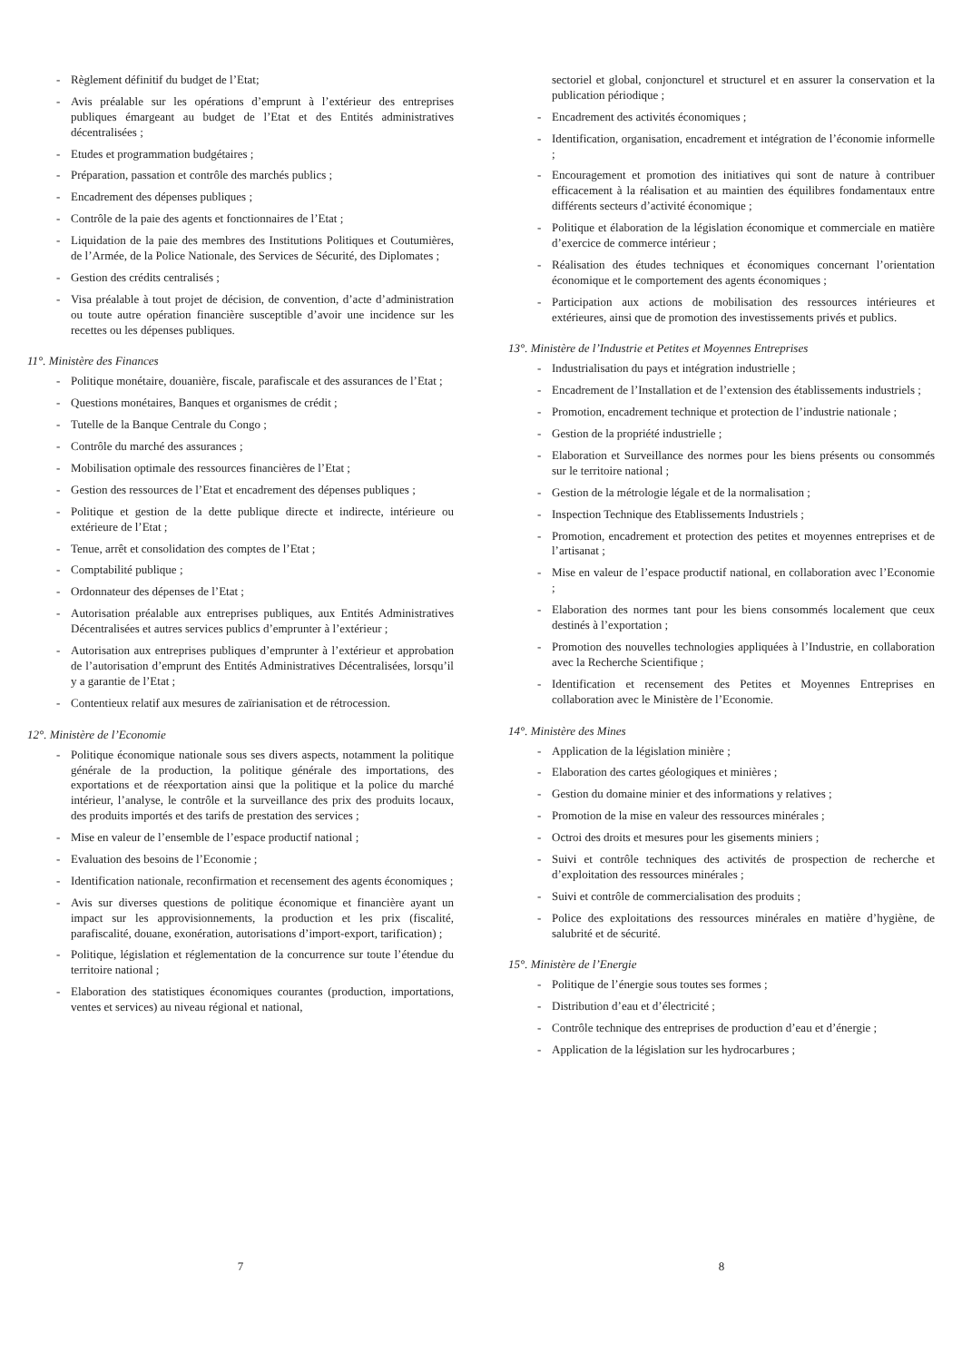- Règlement définitif du budget de l’Etat;
- Avis préalable sur les opérations d’emprunt à l’extérieur des entreprises publiques émargeant au budget de l’Etat et des Entités administratives décentralisées ;
- Etudes et programmation budgétaires ;
- Préparation, passation et contrôle des marchés publics ;
- Encadrement des dépenses publiques ;
- Contrôle de la paie des agents et fonctionnaires de l’Etat ;
- Liquidation de la paie des membres des Institutions Politiques et Coutumières, de l’Armée, de la Police Nationale, des Services de Sécurité, des Diplomates ;
- Gestion des crédits centralisés ;
- Visa préalable à tout projet de décision, de convention, d’acte d’administration ou toute autre opération financière susceptible d’avoir une incidence sur les recettes ou les dépenses publiques.
11°. Ministère des Finances
- Politique monétaire, douanière, fiscale, parafiscale et des assurances de l’Etat ;
- Questions monétaires, Banques et organismes de crédit ;
- Tutelle de la Banque Centrale du Congo ;
- Contrôle du marché des assurances ;
- Mobilisation optimale des ressources financières de l’Etat ;
- Gestion des ressources de l’Etat et encadrement des dépenses publiques ;
- Politique et gestion de la dette publique directe et indirecte, intérieure ou extérieure de l’Etat ;
- Tenue, arrêt et consolidation des comptes de l’Etat ;
- Comptabilité publique ;
- Ordonnateur des dépenses de l’Etat ;
- Autorisation préalable aux entreprises publiques, aux Entités Administratives Décentralisées et autres services publics d’emprunter à l’extérieur ;
- Autorisation aux entreprises publiques d’emprunter à l’extérieur et approbation de l’autorisation d’emprunt des Entités Administratives Décentralisées, lorsqu’il y a garantie de l’Etat ;
- Contentieux relatif aux mesures de zaïrianisation et de rétrocession.
12°. Ministère de l’Economie
- Politique économique nationale sous ses divers aspects, notamment la politique générale de la production, la politique générale des importations, des exportations et de réexportation ainsi que la politique et la police du marché intérieur, l’analyse, le contrôle et la surveillance des prix des produits locaux, des produits importés et des tarifs de prestation des services ;
- Mise en valeur de l’ensemble de l’espace productif national ;
- Evaluation des besoins de l’Economie ;
- Identification nationale, reconfirmation et recensement des agents économiques ;
- Avis sur diverses questions de politique économique et financière ayant un impact sur les approvisionnements, la production et les prix (fiscalité, parafiscalité, douane, exonération, autorisations d’import-export, tarification) ;
- Politique, législation et réglementation de la concurrence sur toute l’étendue du territoire national ;
- Elaboration des statistiques économiques courantes (production, importations, ventes et services) au niveau régional et national,
sectoriel et global, conjoncturel et structurel et en assurer la conservation et la publication périodique ;
- Encadrement des activités économiques ;
- Identification, organisation, encadrement et intégration de l’économie informelle ;
- Encouragement et promotion des initiatives qui sont de nature à contribuer efficacement à la réalisation et au maintien des équilibres fondamentaux entre différents secteurs d’activité économique ;
- Politique et élaboration de la législation économique et commerciale en matière d’exercice de commerce intérieur ;
- Réalisation des études techniques et économiques concernant l’orientation économique et le comportement des agents économiques ;
- Participation aux actions de mobilisation des ressources intérieures et extérieures, ainsi que de promotion des investissements privés et publics.
13°. Ministère de l’Industrie et Petites et Moyennes Entreprises
- Industrialisation du pays et intégration industrielle ;
- Encadrement de l’Installation et de l’extension des établissements industriels ;
- Promotion, encadrement technique et protection de l’industrie nationale ;
- Gestion de la propriété industrielle ;
- Elaboration et Surveillance des normes pour les biens présents ou consommés sur le territoire national ;
- Gestion de la métrologie légale et de la normalisation ;
- Inspection Technique des Etablissements Industriels ;
- Promotion, encadrement et protection des petites et moyennes entreprises et de l’artisanat ;
- Mise en valeur de l’espace productif national, en collaboration avec l’Economie ;
- Elaboration des normes tant pour les biens consommés localement que ceux destinés à l’exportation ;
- Promotion des nouvelles technologies appliquées à l’Industrie, en collaboration avec la Recherche Scientifique ;
- Identification et recensement des Petites et Moyennes Entreprises en collaboration avec le Ministère de l’Economie.
14°. Ministère des Mines
- Application de la législation minière ;
- Elaboration des cartes géologiques et minières ;
- Gestion du domaine minier et des informations y relatives ;
- Promotion de la mise en valeur des ressources minérales ;
- Octroi des droits et mesures pour les gisements miniers ;
- Suivi et contrôle techniques des activités de prospection de recherche et d’exploitation des ressources minérales ;
- Suivi et contrôle de commercialisation des produits ;
- Police des exploitations des ressources minérales en matière d’hygiène, de salubrité et de sécurité.
15°. Ministère de l’Energie
- Politique de l’énergie sous toutes ses formes ;
- Distribution d’eau et d’électricité ;
- Contrôle technique des entreprises de production d’eau et d’énergie ;
- Application de la législation sur les hydrocarbures ;
7 8